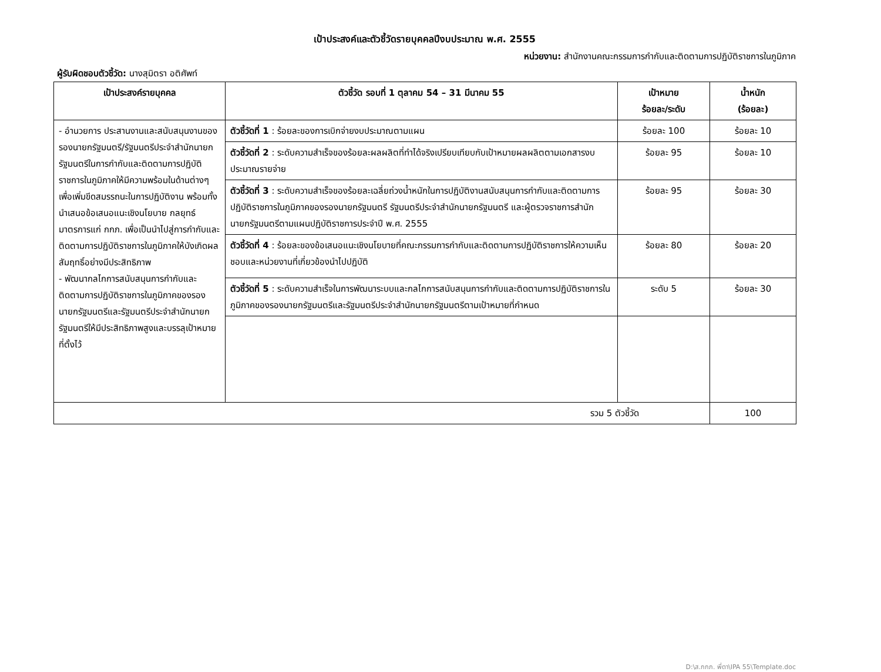เป้าประสงค์และตัวชี้วัดรายบุคคลปีงบประมาณ พ.ศ. 2555
หน่วยงาน: สำนักงานคณะกรรมการกำกับและติดตามการปฏิบัติราชการในภูมิภาค
ผู้รับผิดชอบตัวชี้วัด: นางสุมิตรา อติศัพท์
| เป้าประสงค์รายบุคคล | ตัวชี้วัด รอบที่ 1 ตุลาคม 54 – 31 มีนาคม 55 | เป้าหมาย ร้อยละ/ระดับ | น้ำหนัก (ร้อยละ) |
| --- | --- | --- | --- |
| - อำนวยการ ประสานงานและสนับสนุนงานของรองนายกรัฐมนตรี/รัฐมนตรีประจำสำนักนายกรัฐมนตรีในการกำกับและติดตามการปฏิบัติราชการในภูมิภาคให้มีความพร้อมในด้านต่างๆ เพื่อเพิ่มขีดสมรรถนะในการปฏิบัติงาน พร้อมทั้งนำเสนอข้อเสนอแนะเชิงนโยบาย กลยุทธ์ มาตรการแก่ กกภ. เพื่อเป็นนำไปสู่การกำกับและติดตามการปฏิบัติราชการในภูมิภาคให้บังเกิดผลสัมฤทธิ์อย่างมีประสิทธิภาพ - พัฒนากลไกการสนับสนุนการกำกับและติดตามการปฏิบัติราชการในภูมิภาคของรองนายกรัฐมนตรีและรัฐมนตรีประจำสำนักนายกรัฐมนตรีให้มีประสิทธิภาพสูงและบรรลุเป้าหมายที่ตั้งไว้ | ตัวชี้วัดที่ 1 : ร้อยละของการเบิกจ่ายงบประมาณตามแผน | ร้อยละ 100 | ร้อยละ 10 |
| | ตัวชี้วัดที่ 2 : ระดับความสำเร็จของร้อยละผลผลิตที่ทำได้จริงเปรียบเทียบกับเป้าหมายผลผลิตตามเอกสารงบประมาณรายจ่าย | ร้อยละ 95 | ร้อยละ 10 |
| | ตัวชี้วัดที่ 3 : ระดับความสำเร็จของร้อยละเฉลี่ยถ่วงน้ำหนักในการปฏิบัติงานสนับสนุนการกำกับและติดตามการปฏิบัติราชการในภูมิภาคของรองนายกรัฐมนตรี รัฐมนตรีประจำสำนักนายกรัฐมนตรี และผู้ตรวจราชการสำนักนายกรัฐมนตรีตามแผนปฏิบัติราชการประจำปี พ.ศ. 2555 | ร้อยละ 95 | ร้อยละ 30 |
| | ตัวชี้วัดที่ 4 : ร้อยละของข้อเสนอแนะเชิงนโยบายที่คณะกรรมการกำกับและติดตามการปฏิบัติราชการให้ความเห็นชอบและหน่วยงานที่เกี่ยวข้องนำไปปฏิบัติ | ร้อยละ 80 | ร้อยละ 20 |
| | ตัวชี้วัดที่ 5 : ระดับความสำเร็จในการพัฒนาระบบและกลไกการสนับสนุนการกำกับและติดตามการปฏิบัติราชการในภูมิภาคของรองนายกรัฐมนตรีและรัฐมนตรีประจำสำนักนายกรัฐมนตรีตามเป้าหมายที่กำหนด | ระดับ 5 | ร้อยละ 30 |
| รวม 5 ตัวชี้วัด | | | 100 |
D:\ส.กกภ. พี่ตา\IPA 55\Template.doc